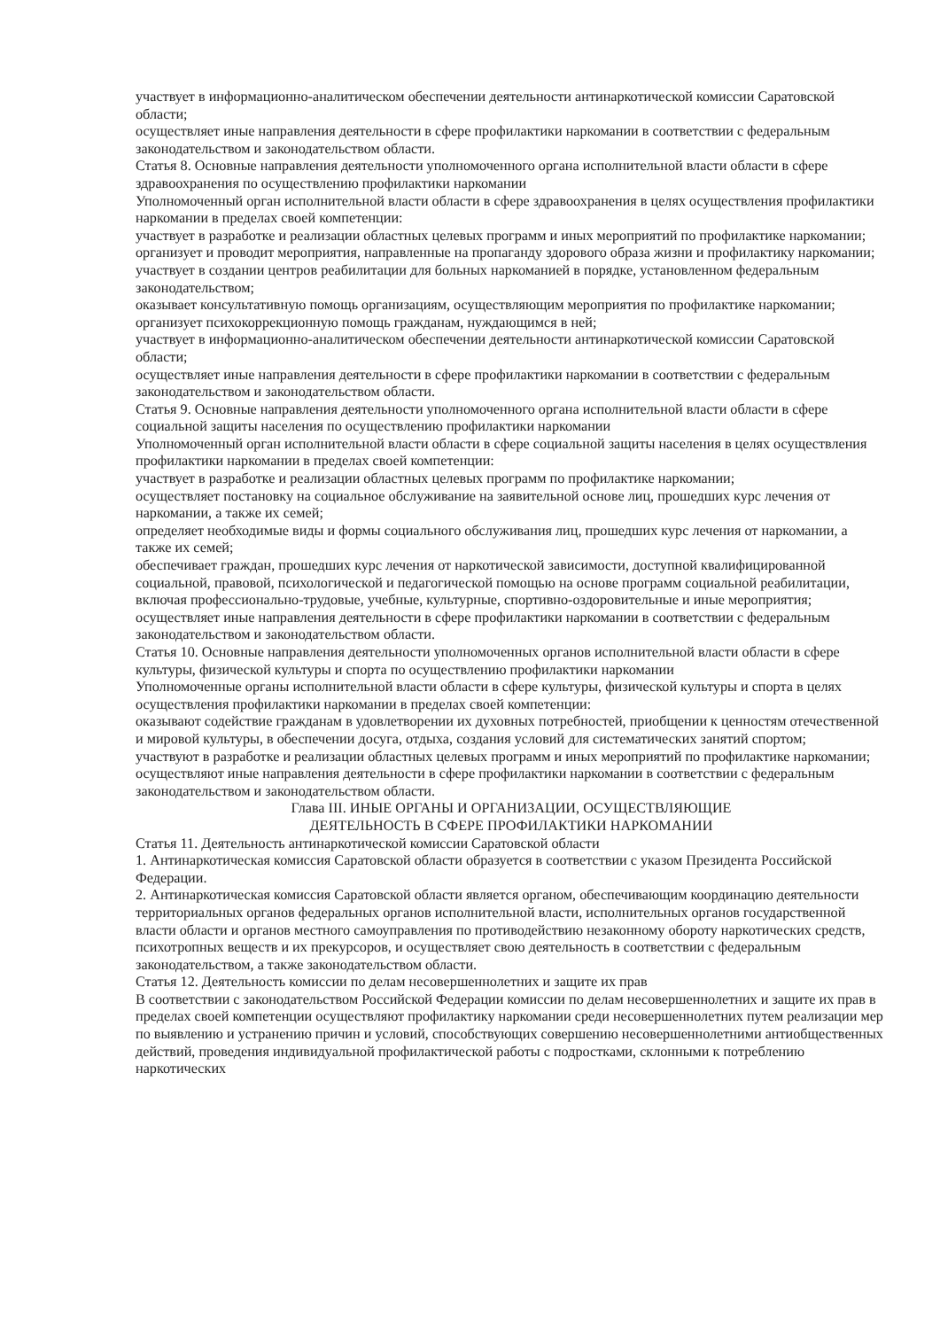участвует в информационно-аналитическом обеспечении деятельности антинаркотической комиссии Саратовской области;
осуществляет иные направления деятельности в сфере профилактики наркомании в соответствии с федеральным законодательством и законодательством области.
Статья 8. Основные направления деятельности уполномоченного органа исполнительной власти области в сфере здравоохранения по осуществлению профилактики наркомании
Уполномоченный орган исполнительной власти области в сфере здравоохранения в целях осуществления профилактики наркомании в пределах своей компетенции:
участвует в разработке и реализации областных целевых программ и иных мероприятий по профилактике наркомании;
организует и проводит мероприятия, направленные на пропаганду здорового образа жизни и профилактику наркомании;
участвует в создании центров реабилитации для больных наркоманией в порядке, установленном федеральным законодательством;
оказывает консультативную помощь организациям, осуществляющим мероприятия по профилактике наркомании;
организует психокоррекционную помощь гражданам, нуждающимся в ней;
участвует в информационно-аналитическом обеспечении деятельности антинаркотической комиссии Саратовской области;
осуществляет иные направления деятельности в сфере профилактики наркомании в соответствии с федеральным законодательством и законодательством области.
Статья 9. Основные направления деятельности уполномоченного органа исполнительной власти области в сфере социальной защиты населения по осуществлению профилактики наркомании
Уполномоченный орган исполнительной власти области в сфере социальной защиты населения в целях осуществления профилактики наркомании в пределах своей компетенции:
участвует в разработке и реализации областных целевых программ по профилактике наркомании;
осуществляет постановку на социальное обслуживание на заявительной основе лиц, прошедших курс лечения от наркомании, а также их семей;
определяет необходимые виды и формы социального обслуживания лиц, прошедших курс лечения от наркомании, а также их семей;
обеспечивает граждан, прошедших курс лечения от наркотической зависимости, доступной квалифицированной социальной, правовой, психологической и педагогической помощью на основе программ социальной реабилитации, включая профессионально-трудовые, учебные, культурные, спортивно-оздоровительные и иные мероприятия;
осуществляет иные направления деятельности в сфере профилактики наркомании в соответствии с федеральным законодательством и законодательством области.
Статья 10. Основные направления деятельности уполномоченных органов исполнительной власти области в сфере культуры, физической культуры и спорта по осуществлению профилактики наркомании
Уполномоченные органы исполнительной власти области в сфере культуры, физической культуры и спорта в целях осуществления профилактики наркомании в пределах своей компетенции:
оказывают содействие гражданам в удовлетворении их духовных потребностей, приобщении к ценностям отечественной и мировой культуры, в обеспечении досуга, отдыха, создания условий для систематических занятий спортом;
участвуют в разработке и реализации областных целевых программ и иных мероприятий по профилактике наркомании;
осуществляют иные направления деятельности в сфере профилактики наркомании в соответствии с федеральным законодательством и законодательством области.
Глава III. ИНЫЕ ОРГАНЫ И ОРГАНИЗАЦИИ, ОСУЩЕСТВЛЯЮЩИЕ
ДЕЯТЕЛЬНОСТЬ В СФЕРЕ ПРОФИЛАКТИКИ НАРКОМАНИИ
Статья 11. Деятельность антинаркотической комиссии Саратовской области
1. Антинаркотическая комиссия Саратовской области образуется в соответствии с указом Президента Российской Федерации.
2. Антинаркотическая комиссия Саратовской области является органом, обеспечивающим координацию деятельности территориальных органов федеральных органов исполнительной власти, исполнительных органов государственной власти области и органов местного самоуправления по противодействию незаконному обороту наркотических средств, психотропных веществ и их прекурсоров, и осуществляет свою деятельность в соответствии с федеральным законодательством, а также законодательством области.
Статья 12. Деятельность комиссии по делам несовершеннолетних и защите их прав
В соответствии с законодательством Российской Федерации комиссии по делам несовершеннолетних и защите их прав в пределах своей компетенции осуществляют профилактику наркомании среди несовершеннолетних путем реализации мер по выявлению и устранению причин и условий, способствующих совершению несовершеннолетними антиобщественных действий, проведения индивидуальной профилактической работы с подростками, склонными к потреблению наркотических